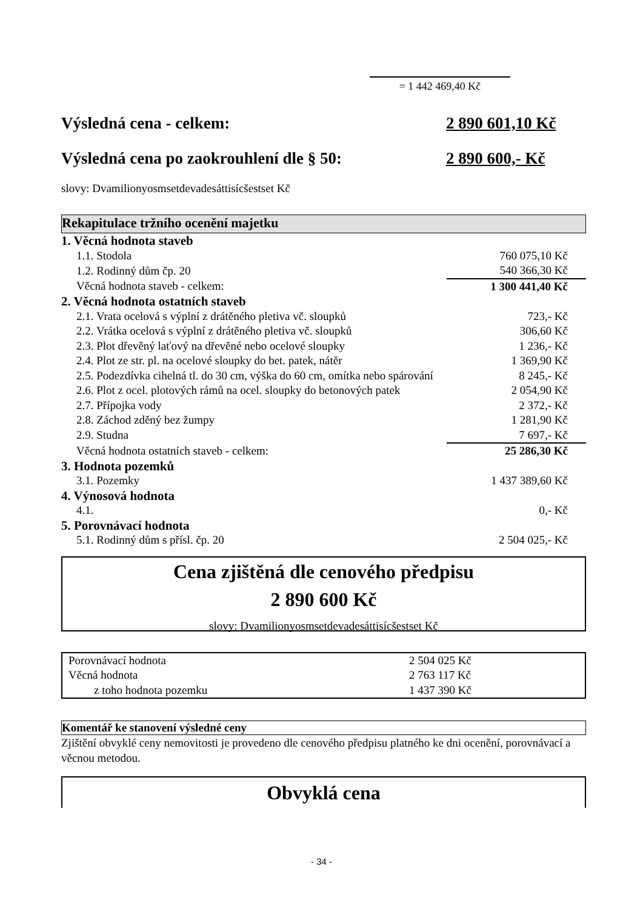= 1 442 469,40 Kč
Výsledná cena - celkem: 2 890 601,10 Kč
Výsledná cena po zaokrouhlení dle § 50: 2 890 600,- Kč
slovy: Dvamilionyosmsetdevadesáttisícšestset Kč
Rekapitulace tržního ocenění majetku
| 1. Věcná hodnota staveb | |
| 1.1. Stodola | 760 075,10 Kč |
| 1.2. Rodinný dům čp. 20 | 540 366,30 Kč |
| Věcná hodnota staveb - celkem: | 1 300 441,40 Kč |
| 2. Věcná hodnota ostatních staveb | |
| 2.1. Vrata ocelová s výplní z drátěného pletiva vč. sloupků | 723,- Kč |
| 2.2. Vrátka ocelová s výplní z drátěného pletiva vč. sloupků | 306,60 Kč |
| 2.3. Plot dřevěný laťový na dřevěné nebo ocelové sloupky | 1 236,- Kč |
| 2.4. Plot ze str. pl. na ocelové sloupky do bet. patek, nátěr | 1 369,90 Kč |
| 2.5. Podezdívka cihelná tl. do 30 cm, výška do 60 cm, omítka nebo spárování | 8 245,- Kč |
| 2.6. Plot z ocel. plotových rámů na ocel. sloupky do betonových patek | 2 054,90 Kč |
| 2.7. Přípojka vody | 2 372,- Kč |
| 2.8. Záchod zděný bez žumpy | 1 281,90 Kč |
| 2.9. Studna | 7 697,- Kč |
| Věcná hodnota ostatních staveb - celkem: | 25 286,30 Kč |
| 3. Hodnota pozemků | |
| 3.1. Pozemky | 1 437 389,60 Kč |
| 4. Výnosová hodnota | |
| 4.1. | 0,- Kč |
| 5. Porovnávací hodnota | |
| 5.1. Rodinný dům s přísl. čp. 20 | 2 504 025,- Kč |
Cena zjištěná dle cenového předpisu
2 890 600 Kč
slovy: Dvamilionyosmsetdevadesáttisícšestset Kč
| Porovnávací hodnota | 2 504 025 Kč |
| Věcná hodnota | 2 763 117 Kč |
| z toho hodnota pozemku | 1 437 390 Kč |
Komentář ke stanovení výsledné ceny
Zjištění obvyklé ceny nemovitosti je provedeno dle cenového předpisu platného ke dni ocenění, porovnávací a věcnou metodou.
Obvyklá cena
- 34 -